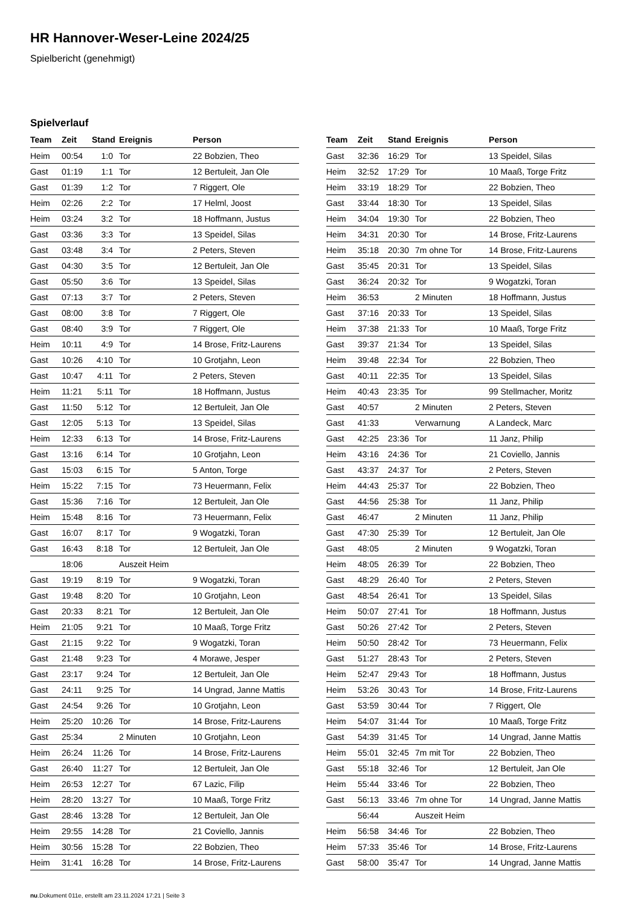HR Hannover-Weser-Leine 2024/25
Spielbericht (genehmigt)
Spielverlauf
| Team | Zeit | Stand | Ereignis | Person |
| --- | --- | --- | --- | --- |
| Heim | 00:54 | 1:0 | Tor | 22 Bobzien, Theo |
| Gast | 01:19 | 1:1 | Tor | 12 Bertuleit, Jan Ole |
| Gast | 01:39 | 1:2 | Tor | 7 Riggert, Ole |
| Heim | 02:26 | 2:2 | Tor | 17 Helml, Joost |
| Heim | 03:24 | 3:2 | Tor | 18 Hoffmann, Justus |
| Gast | 03:36 | 3:3 | Tor | 13 Speidel, Silas |
| Gast | 03:48 | 3:4 | Tor | 2 Peters, Steven |
| Gast | 04:30 | 3:5 | Tor | 12 Bertuleit, Jan Ole |
| Gast | 05:50 | 3:6 | Tor | 13 Speidel, Silas |
| Gast | 07:13 | 3:7 | Tor | 2 Peters, Steven |
| Gast | 08:00 | 3:8 | Tor | 7 Riggert, Ole |
| Gast | 08:40 | 3:9 | Tor | 7 Riggert, Ole |
| Heim | 10:11 | 4:9 | Tor | 14 Brose, Fritz-Laurens |
| Gast | 10:26 | 4:10 | Tor | 10 Grotjahn, Leon |
| Gast | 10:47 | 4:11 | Tor | 2 Peters, Steven |
| Heim | 11:21 | 5:11 | Tor | 18 Hoffmann, Justus |
| Gast | 11:50 | 5:12 | Tor | 12 Bertuleit, Jan Ole |
| Gast | 12:05 | 5:13 | Tor | 13 Speidel, Silas |
| Heim | 12:33 | 6:13 | Tor | 14 Brose, Fritz-Laurens |
| Gast | 13:16 | 6:14 | Tor | 10 Grotjahn, Leon |
| Gast | 15:03 | 6:15 | Tor | 5 Anton, Torge |
| Heim | 15:22 | 7:15 | Tor | 73 Heuermann, Felix |
| Gast | 15:36 | 7:16 | Tor | 12 Bertuleit, Jan Ole |
| Heim | 15:48 | 8:16 | Tor | 73 Heuermann, Felix |
| Gast | 16:07 | 8:17 | Tor | 9 Wogatzki, Toran |
| Gast | 16:43 | 8:18 | Tor | 12 Bertuleit, Jan Ole |
| | 18:06 | | Auszeit Heim | |
| Gast | 19:19 | 8:19 | Tor | 9 Wogatzki, Toran |
| Gast | 19:48 | 8:20 | Tor | 10 Grotjahn, Leon |
| Gast | 20:33 | 8:21 | Tor | 12 Bertuleit, Jan Ole |
| Heim | 21:05 | 9:21 | Tor | 10 Maaß, Torge Fritz |
| Gast | 21:15 | 9:22 | Tor | 9 Wogatzki, Toran |
| Gast | 21:48 | 9:23 | Tor | 4 Morawe, Jesper |
| Gast | 23:17 | 9:24 | Tor | 12 Bertuleit, Jan Ole |
| Gast | 24:11 | 9:25 | Tor | 14 Ungrad, Janne Mattis |
| Gast | 24:54 | 9:26 | Tor | 10 Grotjahn, Leon |
| Heim | 25:20 | 10:26 | Tor | 14 Brose, Fritz-Laurens |
| Gast | 25:34 | | 2 Minuten | 10 Grotjahn, Leon |
| Heim | 26:24 | 11:26 | Tor | 14 Brose, Fritz-Laurens |
| Gast | 26:40 | 11:27 | Tor | 12 Bertuleit, Jan Ole |
| Heim | 26:53 | 12:27 | Tor | 67 Lazic, Filip |
| Heim | 28:20 | 13:27 | Tor | 10 Maaß, Torge Fritz |
| Gast | 28:46 | 13:28 | Tor | 12 Bertuleit, Jan Ole |
| Heim | 29:55 | 14:28 | Tor | 21 Coviello, Jannis |
| Heim | 30:56 | 15:28 | Tor | 22 Bobzien, Theo |
| Heim | 31:41 | 16:28 | Tor | 14 Brose, Fritz-Laurens |
| Team | Zeit | Stand | Ereignis | Person |
| --- | --- | --- | --- | --- |
| Gast | 32:36 | 16:29 | Tor | 13 Speidel, Silas |
| Heim | 32:52 | 17:29 | Tor | 10 Maaß, Torge Fritz |
| Heim | 33:19 | 18:29 | Tor | 22 Bobzien, Theo |
| Gast | 33:44 | 18:30 | Tor | 13 Speidel, Silas |
| Heim | 34:04 | 19:30 | Tor | 22 Bobzien, Theo |
| Heim | 34:31 | 20:30 | Tor | 14 Brose, Fritz-Laurens |
| Heim | 35:18 | 20:30 | 7m ohne Tor | 14 Brose, Fritz-Laurens |
| Gast | 35:45 | 20:31 | Tor | 13 Speidel, Silas |
| Gast | 36:24 | 20:32 | Tor | 9 Wogatzki, Toran |
| Heim | 36:53 | | 2 Minuten | 18 Hoffmann, Justus |
| Gast | 37:16 | 20:33 | Tor | 13 Speidel, Silas |
| Heim | 37:38 | 21:33 | Tor | 10 Maaß, Torge Fritz |
| Gast | 39:37 | 21:34 | Tor | 13 Speidel, Silas |
| Heim | 39:48 | 22:34 | Tor | 22 Bobzien, Theo |
| Gast | 40:11 | 22:35 | Tor | 13 Speidel, Silas |
| Heim | 40:43 | 23:35 | Tor | 99 Stellmacher, Moritz |
| Gast | 40:57 | | 2 Minuten | 2 Peters, Steven |
| Gast | 41:33 | | Verwarnung | A Landeck, Marc |
| Gast | 42:25 | 23:36 | Tor | 11 Janz, Philip |
| Heim | 43:16 | 24:36 | Tor | 21 Coviello, Jannis |
| Gast | 43:37 | 24:37 | Tor | 2 Peters, Steven |
| Heim | 44:43 | 25:37 | Tor | 22 Bobzien, Theo |
| Gast | 44:56 | 25:38 | Tor | 11 Janz, Philip |
| Gast | 46:47 | | 2 Minuten | 11 Janz, Philip |
| Gast | 47:30 | 25:39 | Tor | 12 Bertuleit, Jan Ole |
| Gast | 48:05 | | 2 Minuten | 9 Wogatzki, Toran |
| Heim | 48:05 | 26:39 | Tor | 22 Bobzien, Theo |
| Gast | 48:29 | 26:40 | Tor | 2 Peters, Steven |
| Gast | 48:54 | 26:41 | Tor | 13 Speidel, Silas |
| Heim | 50:07 | 27:41 | Tor | 18 Hoffmann, Justus |
| Gast | 50:26 | 27:42 | Tor | 2 Peters, Steven |
| Heim | 50:50 | 28:42 | Tor | 73 Heuermann, Felix |
| Gast | 51:27 | 28:43 | Tor | 2 Peters, Steven |
| Heim | 52:47 | 29:43 | Tor | 18 Hoffmann, Justus |
| Heim | 53:26 | 30:43 | Tor | 14 Brose, Fritz-Laurens |
| Gast | 53:59 | 30:44 | Tor | 7 Riggert, Ole |
| Heim | 54:07 | 31:44 | Tor | 10 Maaß, Torge Fritz |
| Gast | 54:39 | 31:45 | Tor | 14 Ungrad, Janne Mattis |
| Heim | 55:01 | 32:45 | 7m mit Tor | 22 Bobzien, Theo |
| Gast | 55:18 | 32:46 | Tor | 12 Bertuleit, Jan Ole |
| Heim | 55:44 | 33:46 | Tor | 22 Bobzien, Theo |
| Gast | 56:13 | 33:46 | 7m ohne Tor | 14 Ungrad, Janne Mattis |
| | 56:44 | | Auszeit Heim | |
| Heim | 56:58 | 34:46 | Tor | 22 Bobzien, Theo |
| Heim | 57:33 | 35:46 | Tor | 14 Brose, Fritz-Laurens |
| Gast | 58:00 | 35:47 | Tor | 14 Ungrad, Janne Mattis |
nu.Dokument 011e, erstellt am 23.11.2024 17:21 | Seite 3